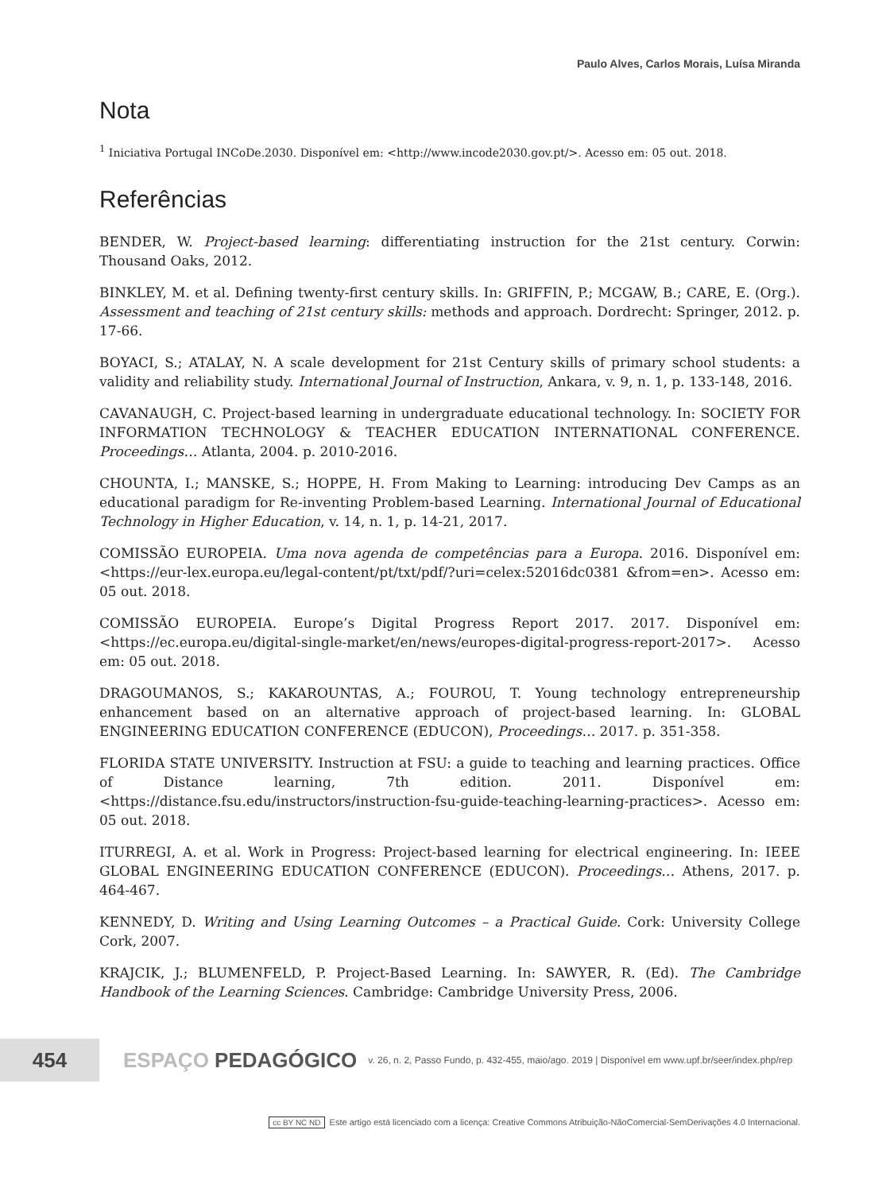Paulo Alves, Carlos Morais, Luísa Miranda
Nota
<sup>1</sup> Iniciativa Portugal INCoDe.2030. Disponível em: <http://www.incode2030.gov.pt/>. Acesso em: 05 out. 2018.
Referências
BENDER, W. Project-based learning: differentiating instruction for the 21st century. Corwin: Thousand Oaks, 2012.
BINKLEY, M. et al. Defining twenty-first century skills. In: GRIFFIN, P.; MCGAW, B.; CARE, E. (Org.). Assessment and teaching of 21st century skills: methods and approach. Dordrecht: Springer, 2012. p. 17-66.
BOYACI, S.; ATALAY, N. A scale development for 21st Century skills of primary school students: a validity and reliability study. International Journal of Instruction, Ankara, v. 9, n. 1, p. 133-148, 2016.
CAVANAUGH, C. Project-based learning in undergraduate educational technology. In: SOCIETY FOR INFORMATION TECHNOLOGY & TEACHER EDUCATION INTERNATIONAL CONFERENCE. Proceedings… Atlanta, 2004. p. 2010-2016.
CHOUNTA, I.; MANSKE, S.; HOPPE, H. From Making to Learning: introducing Dev Camps as an educational paradigm for Re-inventing Problem-based Learning. International Journal of Educational Technology in Higher Education, v. 14, n. 1, p. 14-21, 2017.
COMISSÃO EUROPEIA. Uma nova agenda de competências para a Europa. 2016. Disponível em: <https://eur-lex.europa.eu/legal-content/pt/txt/pdf/?uri=celex:52016dc0381 &from=en>. Acesso em: 05 out. 2018.
COMISSÃO EUROPEIA. Europe’s Digital Progress Report 2017. 2017. Disponível em: <https://ec.europa.eu/digital-single-market/en/news/europes-digital-progress-report-2017>. Acesso em: 05 out. 2018.
DRAGOUMANOS, S.; KAKAROUNTAS, A.; FOUROU, T. Young technology entrepreneurship enhancement based on an alternative approach of project-based learning. In: GLOBAL ENGINEERING EDUCATION CONFERENCE (EDUCON), Proceedings… 2017. p. 351-358.
FLORIDA STATE UNIVERSITY. Instruction at FSU: a guide to teaching and learning practices. Office of Distance learning, 7th edition. 2011. Disponível em: <https://distance.fsu.edu/instructors/instruction-fsu-guide-teaching-learning-practices>. Acesso em: 05 out. 2018.
ITURREGI, A. et al. Work in Progress: Project-based learning for electrical engineering. In: IEEE GLOBAL ENGINEERING EDUCATION CONFERENCE (EDUCON). Proceedings… Athens, 2017. p. 464-467.
KENNEDY, D. Writing and Using Learning Outcomes – a Practical Guide. Cork: University College Cork, 2007.
KRAJCIK, J.; BLUMENFELD, P. Project-Based Learning. In: SAWYER, R. (Ed). The Cambridge Handbook of the Learning Sciences. Cambridge: Cambridge University Press, 2006.
454
ESPAÇO PEDAGÓGICO
v. 26, n. 2, Passo Fundo, p. 432-455, maio/ago. 2019 | Disponível em www.upf.br/seer/index.php/rep
cc BY NC ND Este artigo está licenciado com a licença: Creative Commons Atribuição-NãoComercial-SemDerivações 4.0 Internacional.